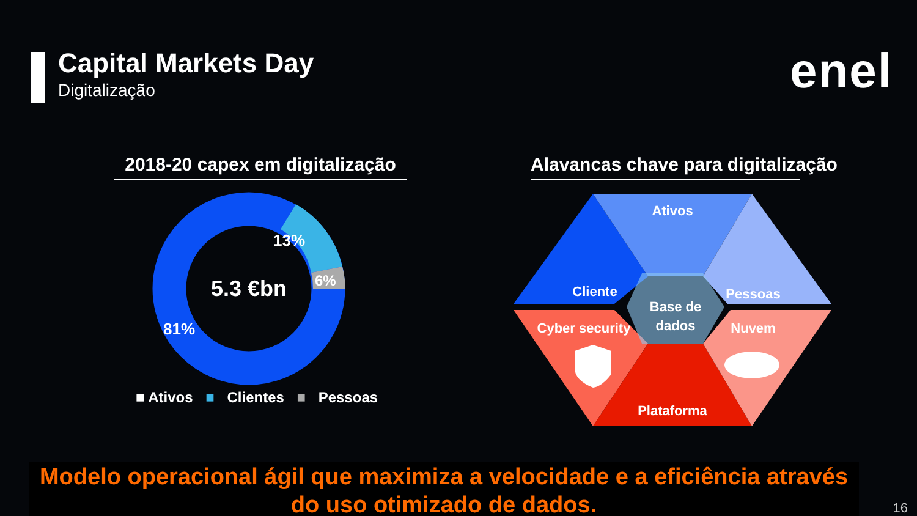Capital Markets Day
Digitalização
enel
2018-20 capex em digitalização
Alavancas chave para digitalização
13%
6%
81%
5.3 €bn
■ Ativos ■ Clientes ■ Pessoas
Ativos
Cliente
Pessoas
Base de
dados
Cyber security
Nuvem
Plataforma
Modelo operacional ágil que maximiza a velocidade e a eficiência através do uso otimizado de dados.
16